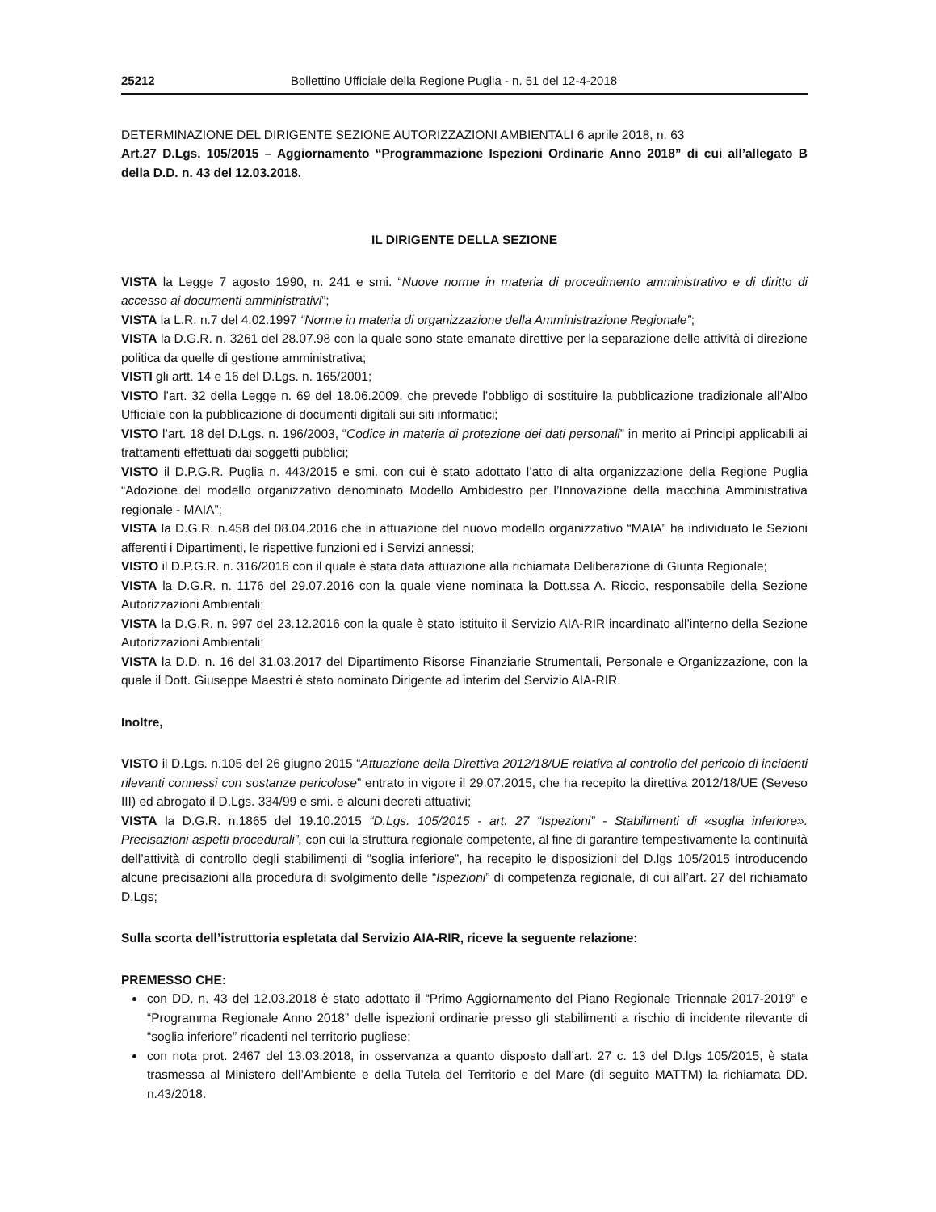25212 Bollettino Ufficiale della Regione Puglia - n. 51 del 12-4-2018
DETERMINAZIONE DEL DIRIGENTE SEZIONE AUTORIZZAZIONI AMBIENTALI 6 aprile 2018, n. 63
Art.27 D.Lgs. 105/2015 – Aggiornamento “Programmazione Ispezioni Ordinarie Anno 2018” di cui all’allegato B della D.D. n. 43 del 12.03.2018.
IL DIRIGENTE DELLA SEZIONE
VISTA la Legge 7 agosto 1990, n. 241 e smi. “Nuove norme in materia di procedimento amministrativo e di diritto di accesso ai documenti amministrativi”;
VISTA la L.R. n.7 del 4.02.1997 “Norme in materia di organizzazione della Amministrazione Regionale”;
VISTA la D.G.R. n. 3261 del 28.07.98 con la quale sono state emanate direttive per la separazione delle attività di direzione politica da quelle di gestione amministrativa;
VISTI gli artt. 14 e 16 del D.Lgs. n. 165/2001;
VISTO l’art. 32 della Legge n. 69 del 18.06.2009, che prevede l’obbligo di sostituire la pubblicazione tradizionale all’Albo Ufficiale con la pubblicazione di documenti digitali sui siti informatici;
VISTO l’art. 18 del D.Lgs. n. 196/2003, “Codice in materia di protezione dei dati personali” in merito ai Principi applicabili ai trattamenti effettuati dai soggetti pubblici;
VISTO il D.P.G.R. Puglia n. 443/2015 e smi. con cui è stato adottato l’atto di alta organizzazione della Regione Puglia “Adozione del modello organizzativo denominato Modello Ambidestro per l’Innovazione della macchina Amministrativa regionale - MAIA”;
VISTA la D.G.R. n.458 del 08.04.2016 che in attuazione del nuovo modello organizzativo “MAIA” ha individuato le Sezioni afferenti i Dipartimenti, le rispettive funzioni ed i Servizi annessi;
VISTO il D.P.G.R. n. 316/2016 con il quale è stata data attuazione alla richiamata Deliberazione di Giunta Regionale;
VISTA la D.G.R. n. 1176 del 29.07.2016 con la quale viene nominata la Dott.ssa A. Riccio, responsabile della Sezione Autorizzazioni Ambientali;
VISTA la D.G.R. n. 997 del 23.12.2016 con la quale è stato istituito il Servizio AIA-RIR incardinato all’interno della Sezione Autorizzazioni Ambientali;
VISTA la D.D. n. 16 del 31.03.2017 del Dipartimento Risorse Finanziarie Strumentali, Personale e Organizzazione, con la quale il Dott. Giuseppe Maestri è stato nominato Dirigente ad interim del Servizio AIA-RIR.
Inoltre,
VISTO il D.Lgs. n.105 del 26 giugno 2015 “Attuazione della Direttiva 2012/18/UE relativa al controllo del pericolo di incidenti rilevanti connessi con sostanze pericolose” entrato in vigore il 29.07.2015, che ha recepito la direttiva 2012/18/UE (Seveso III) ed abrogato il D.Lgs. 334/99 e smi. e alcuni decreti attuativi;
VISTA la D.G.R. n.1865 del 19.10.2015 “D.Lgs. 105/2015 - art. 27 “Ispezioni” - Stabilimenti di «soglia inferiore». Precisazioni aspetti procedurali”, con cui la struttura regionale competente, al fine di garantire tempestivamente la continuità dell’attività di controllo degli stabilimenti di “soglia inferiore”, ha recepito le disposizioni del D.lgs 105/2015 introducendo alcune precisazioni alla procedura di svolgimento delle “Ispezioni” di competenza regionale, di cui all’art. 27 del richiamato D.Lgs;
Sulla scorta dell’istruttoria espletata dal Servizio AIA-RIR, riceve la seguente relazione:
PREMESSO CHE:
con DD. n. 43 del 12.03.2018 è stato adottato il “Primo Aggiornamento del Piano Regionale Triennale 2017-2019” e “Programma Regionale Anno 2018” delle ispezioni ordinarie presso gli stabilimenti a rischio di incidente rilevante di “soglia inferiore” ricadenti nel territorio pugliese;
con nota prot. 2467 del 13.03.2018, in osservanza a quanto disposto dall’art. 27 c. 13 del D.lgs 105/2015, è stata trasmessa al Ministero dell’Ambiente e della Tutela del Territorio e del Mare (di seguito MATTM) la richiamata DD. n.43/2018.